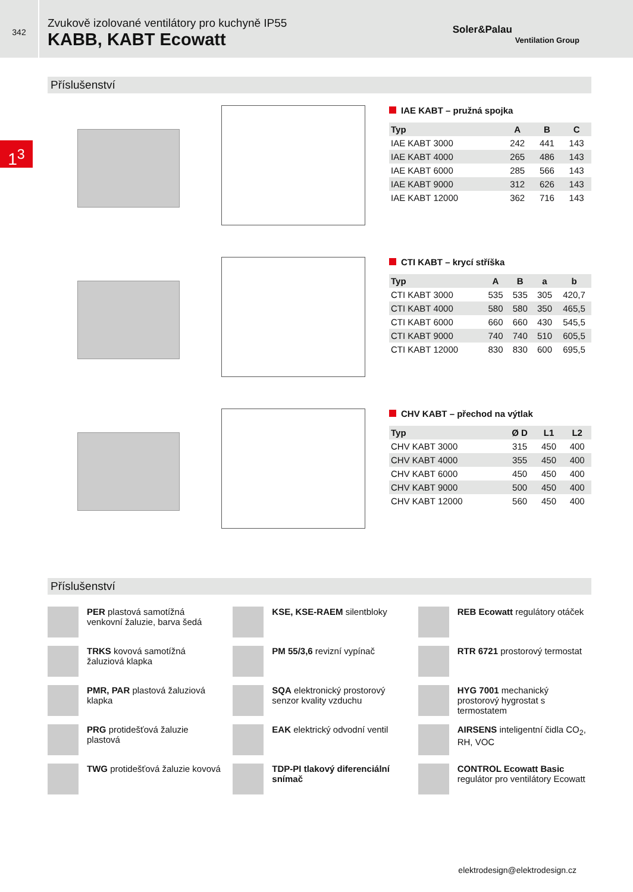342
Zvukově izolované ventilátory pro kuchyně IP55
KABB, KABT Ecowatt
Soler&Palau
Ventilation Group
1<sup>3</sup>
Příslušenství
IAE KABT – pružná spojka
| Typ | A | B | C |
| --- | --- | --- | --- |
| IAE KABT 3000 | 242 | 441 | 143 |
| IAE KABT 4000 | 265 | 486 | 143 |
| IAE KABT 6000 | 285 | 566 | 143 |
| IAE KABT 9000 | 312 | 626 | 143 |
| IAE KABT 12000 | 362 | 716 | 143 |
CTI KABT – krycí stříška
| Typ | A | B | a | b |
| --- | --- | --- | --- | --- |
| CTI KABT 3000 | 535 | 535 | 305 | 420,7 |
| CTI KABT 4000 | 580 | 580 | 350 | 465,5 |
| CTI KABT 6000 | 660 | 660 | 430 | 545,5 |
| CTI KABT 9000 | 740 | 740 | 510 | 605,5 |
| CTI KABT 12000 | 830 | 830 | 600 | 695,5 |
CHV KABT – přechod na výtlak
| Typ | Ø D | L1 | L2 |
| --- | --- | --- | --- |
| CHV KABT 3000 | 315 | 450 | 400 |
| CHV KABT 4000 | 355 | 450 | 400 |
| CHV KABT 6000 | 450 | 450 | 400 |
| CHV KABT 9000 | 500 | 450 | 400 |
| CHV KABT 12000 | 560 | 450 | 400 |
Příslušenství
PER plastová samotížná venkovní žaluzie, barva šedá
TRKS kovová samotížná žaluziová klapka
PMR, PAR plastová žaluziová klapka
PRG protidešťová žaluzie plastová
TWG protidešťová žaluzie kovová
KSE, KSE-RAEM silentbloky
PM 55/3,6 revizní vypínač
SQA elektronický prostorový senzor kvality vzduchu
EAK elektrický odvodní ventil
TDP-PI tlakový diferenciální snímač
REB Ecowatt regulátory otáček
RTR 6721 prostorový termostat
HYG 7001 mechanický prostorový hygrostat s termostatem
AIRSENS inteligentní čidla CO<sub>2</sub>, RH, VOC
CONTROL Ecowatt Basic regulátor pro ventilátory Ecowatt
elektrodesign@elektrodesign.cz